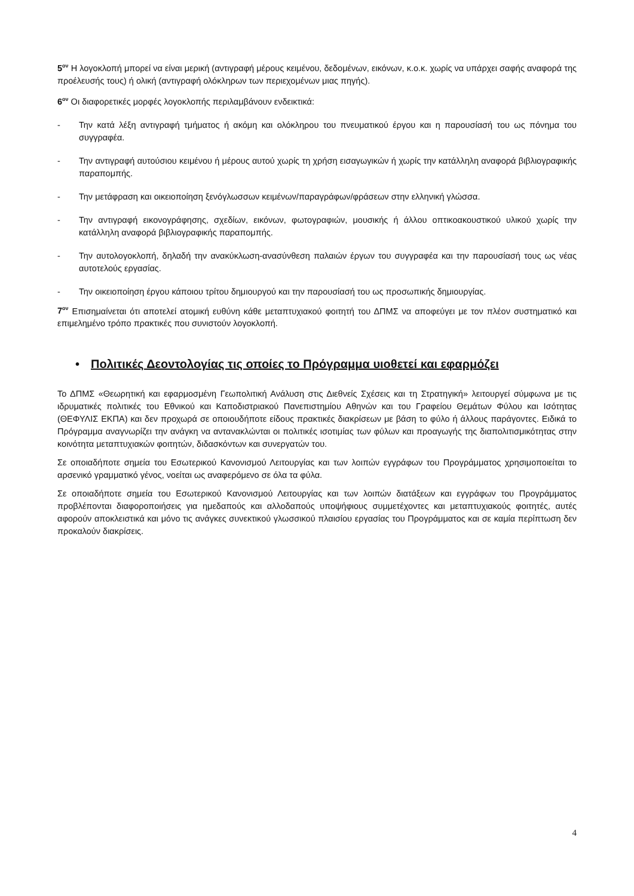5<sup>ον</sup> Η λογοκλοπή μπορεί να είναι μερική (αντιγραφή μέρους κειμένου, δεδομένων, εικόνων, κ.ο.κ. χωρίς να υπάρχει σαφής αναφορά της προέλευσής τους) ή ολική (αντιγραφή ολόκληρων των περιεχομένων μιας πηγής).
6<sup>ον</sup> Οι διαφορετικές μορφές λογοκλοπής περιλαμβάνουν ενδεικτικά:
- Την κατά λέξη αντιγραφή τμήματος ή ακόμη και ολόκληρου του πνευματικού έργου και η παρουσίασή του ως πόνημα του συγγραφέα.
- Την αντιγραφή αυτούσιου κειμένου ή μέρους αυτού χωρίς τη χρήση εισαγωγικών ή χωρίς την κατάλληλη αναφορά βιβλιογραφικής παραπομπής.
- Την μετάφραση και οικειοποίηση ξενόγλωσσων κειμένων/παραγράφων/φράσεων στην ελληνική γλώσσα.
- Την αντιγραφή εικονογράφησης, σχεδίων, εικόνων, φωτογραφιών, μουσικής ή άλλου οπτικοακουστικού υλικού χωρίς την κατάλληλη αναφορά βιβλιογραφικής παραπομπής.
- Την αυτολογοκλοπή, δηλαδή την ανακύκλωση-ανασύνθεση παλαιών έργων του συγγραφέα και την παρουσίασή τους ως νέας αυτοτελούς εργασίας.
- Την οικειοποίηση έργου κάποιου τρίτου δημιουργού και την παρουσίασή του ως προσωπικής δημιουργίας.
7<sup>ον</sup> Επισημαίνεται ότι αποτελεί ατομική ευθύνη κάθε μεταπτυχιακού φοιτητή του ΔΠΜΣ να αποφεύγει με τον πλέον συστηματικό και επιμελημένο τρόπο πρακτικές που συνιστούν λογοκλοπή.
• Πολιτικές Δεοντολογίας τις οποίες το Πρόγραμμα υιοθετεί και εφαρμόζει
Το ΔΠΜΣ «Θεωρητική και εφαρμοσμένη Γεωπολιτική Ανάλυση στις Διεθνείς Σχέσεις και τη Στρατηγική» λειτουργεί σύμφωνα με τις ιδρυματικές πολιτικές του Εθνικού και Καποδιστριακού Πανεπιστημίου Αθηνών και του Γραφείου Θεμάτων Φύλου και Ισότητας (ΘΕΦΥΛΙΣ ΕΚΠΑ) και δεν προχωρά σε οποιουδήποτε είδους πρακτικές διακρίσεων με βάση το φύλο ή άλλους παράγοντες. Ειδικά το Πρόγραμμα αναγνωρίζει την ανάγκη να αντανακλώνται οι πολιτικές ισοτιμίας των φύλων και προαγωγής της διαπολιτισμικότητας στην κοινότητα μεταπτυχιακών φοιτητών, διδασκόντων και συνεργατών του.
Σε οποιαδήποτε σημεία του Εσωτερικού Κανονισμού Λειτουργίας και των λοιπών εγγράφων του Προγράμματος χρησιμοποιείται το αρσενικό γραμματικό γένος, νοείται ως αναφερόμενο σε όλα τα φύλα.
Σε οποιαδήποτε σημεία του Εσωτερικού Κανονισμού Λειτουργίας και των λοιπών διατάξεων και εγγράφων του Προγράμματος προβλέπονται διαφοροποιήσεις για ημεδαπούς και αλλοδαπούς υποψήφιους συμμετέχοντες και μεταπτυχιακούς φοιτητές, αυτές αφορούν αποκλειστικά και μόνο τις ανάγκες συνεκτικού γλωσσικού πλαισίου εργασίας του Προγράμματος και σε καμία περίπτωση δεν προκαλούν διακρίσεις.
4